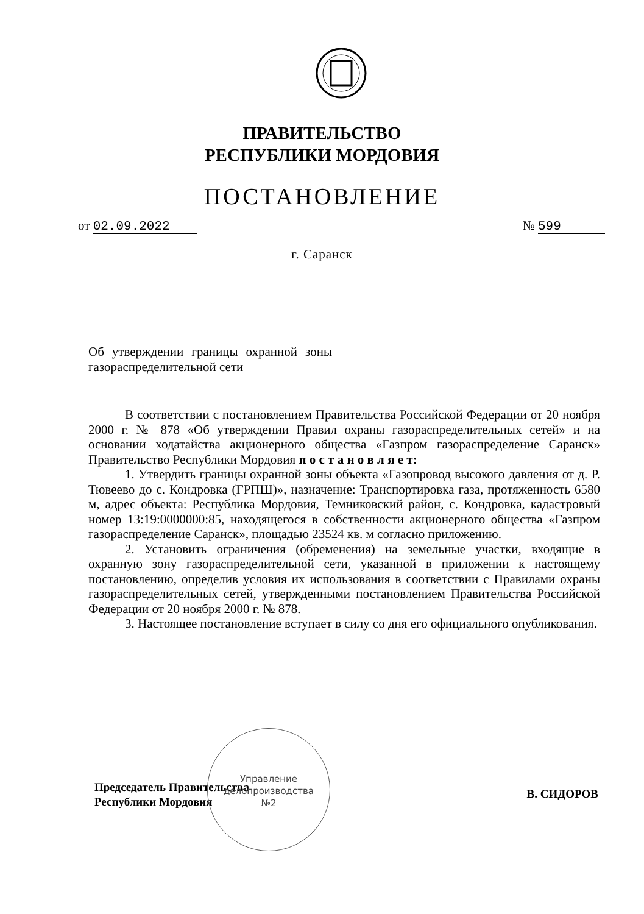ПРАВИТЕЛЬСТВО
РЕСПУБЛИКИ МОРДОВИЯ
ПОСТАНОВЛЕНИЕ
от 02.09.2022 № 599
г. Саранск
Об утверждении границы охранной зоны газораспределительной сети
В соответствии с постановлением Правительства Российской Федерации от 20 ноября 2000 г. № 878 «Об утверждении Правил охраны газораспределительных сетей» и на основании ходатайства акционерного общества «Газпром газораспределение Саранск» Правительство Республики Мордовия п о с т а н о в л я е т:
1. Утвердить границы охранной зоны объекта «Газопровод высокого давления от д. Р. Тювеево до с. Кондровка (ГРПШ)», назначение: Транспортировка газа, протяженность 6580 м, адрес объекта: Республика Мордовия, Темниковский район, с. Кондровка, кадастровый номер 13:19:0000000:85, находящегося в собственности акционерного общества «Газпром газораспределение Саранск», площадью 23524 кв. м согласно приложению.
2. Установить ограничения (обременения) на земельные участки, входящие в охранную зону газораспределительной сети, указанной в приложении к настоящему постановлению, определив условия их использования в соответствии с Правилами охраны газораспределительных сетей, утвержденными постановлением Правительства Российской Федерации от 20 ноября 2000 г. № 878.
3. Настоящее постановление вступает в силу со дня его официального опубликования.
Председатель Правительства
Республики Мордовия
В. СИДОРОВ
Управление
делопроизводства
№2